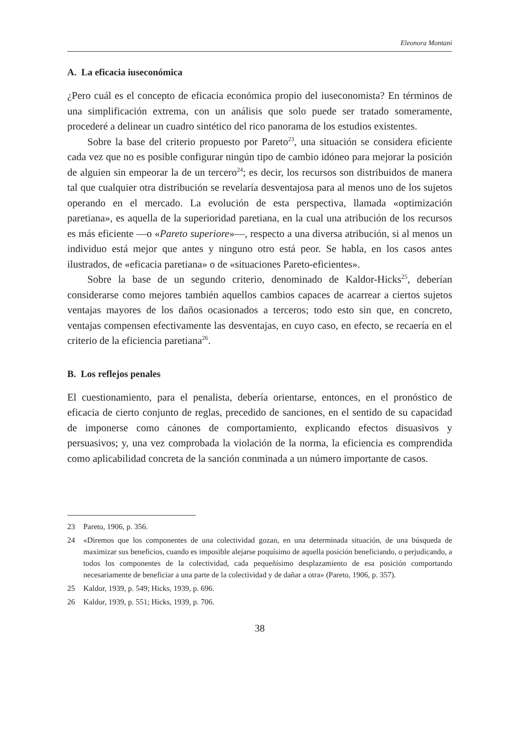Eleonora Montani
A. La eficacia iuseconómica
¿Pero cuál es el concepto de eficacia económica propio del iuseconomista? En términos de una simplificación extrema, con un análisis que solo puede ser tratado someramente, procederé a delinear un cuadro sintético del rico panorama de los estudios existentes.
Sobre la base del criterio propuesto por Pareto<sup>23</sup>, una situación se considera eficiente cada vez que no es posible configurar ningún tipo de cambio idóneo para mejorar la posición de alguien sin empeorar la de un tercero<sup>24</sup>; es decir, los recursos son distribuidos de manera tal que cualquier otra distribución se revelaría desventajosa para al menos uno de los sujetos operando en el mercado. La evolución de esta perspectiva, llamada «optimización paretiana», es aquella de la superioridad paretiana, en la cual una atribución de los recursos es más eficiente —o «Pareto superiore»—, respecto a una diversa atribución, si al menos un individuo está mejor que antes y ninguno otro está peor. Se habla, en los casos antes ilustrados, de «eficacia paretiana» o de «situaciones Pareto-eficientes».
Sobre la base de un segundo criterio, denominado de Kaldor-Hicks<sup>25</sup>, deberían considerarse como mejores también aquellos cambios capaces de acarrear a ciertos sujetos ventajas mayores de los daños ocasionados a terceros; todo esto sin que, en concreto, ventajas compensen efectivamente las desventajas, en cuyo caso, en efecto, se recaería en el criterio de la eficiencia paretiana<sup>26</sup>.
B. Los reflejos penales
El cuestionamiento, para el penalista, debería orientarse, entonces, en el pronóstico de eficacia de cierto conjunto de reglas, precedido de sanciones, en el sentido de su capacidad de imponerse como cánones de comportamiento, explicando efectos disuasivos y persuasivos; y, una vez comprobada la violación de la norma, la eficiencia es comprendida como aplicabilidad concreta de la sanción conminada a un número importante de casos.
23 Pareto, 1906, p. 356.
24 «Diremos que los componentes de una colectividad gozan, en una determinada situación, de una búsqueda de maximizar sus beneficios, cuando es imposible alejarse poquísimo de aquella posición beneficiando, o perjudicando, a todos los componentes de la colectividad, cada pequeñísimo desplazamiento de esa posición comportando necesariamente de beneficiar a una parte de la colectividad y de dañar a otra» (Pareto, 1906, p. 357).
25 Kaldor, 1939, p. 549; Hicks, 1939, p. 696.
26 Kaldor, 1939, p. 551; Hicks, 1939, p. 706.
38